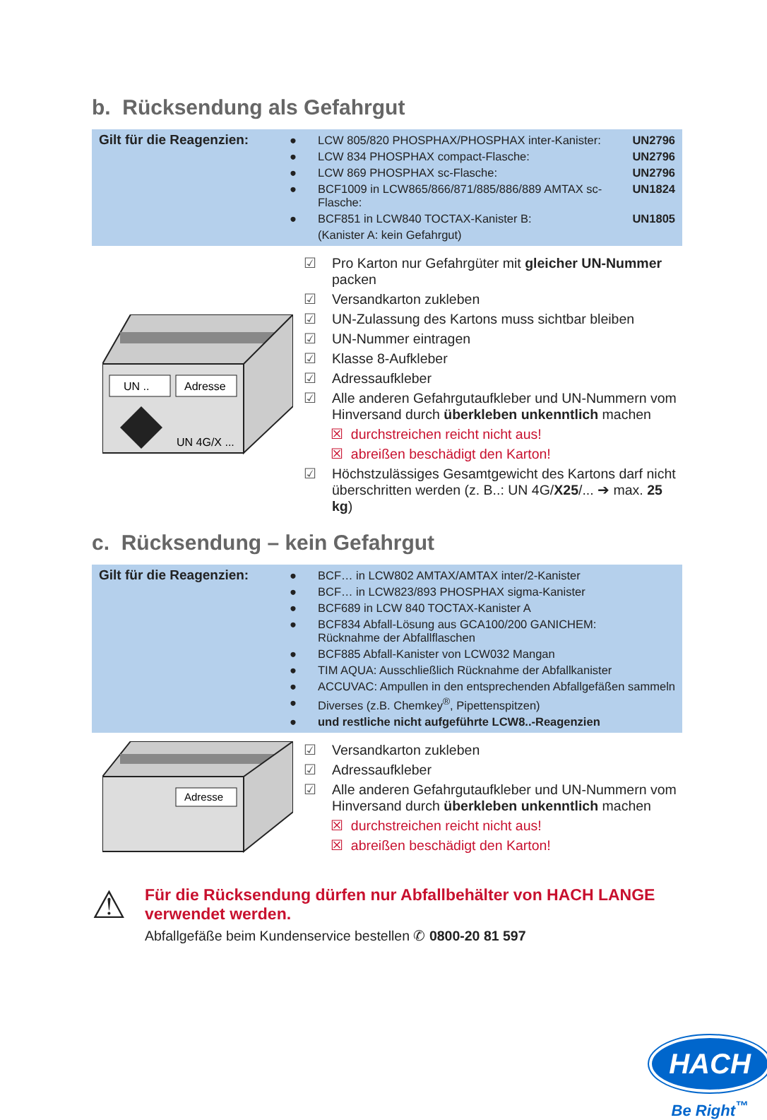b. Rücksendung als Gefahrgut
Gilt für die Reagenzien:
| ● | LCW 805/820 PHOSPHAX/PHOSPHAX inter-Kanister: | UN2796 |
| ● | LCW 834 PHOSPHAX compact-Flasche: | UN2796 |
| ● | LCW 869 PHOSPHAX sc-Flasche: | UN2796 |
| ● | BCF1009 in LCW865/866/871/885/886/889 AMTAX sc-Flasche: | UN1824 |
| ● | BCF851 in LCW840 TOCTAX-Kanister B: | UN1805 |
| | (Kanister A: kein Gefahrgut) | |
UN ..
Adresse
UN 4G/X ...
☑ Pro Karton nur Gefahrgüter mit gleicher UN-Nummer packen
☑ Versandkarton zukleben
☑ UN-Zulassung des Kartons muss sichtbar bleiben
☑ UN-Nummer eintragen
☑ Klasse 8-Aufkleber
☑ Adressaufkleber
☑ Alle anderen Gefahrgutaufkleber und UN-Nummern vom Hinversand durch überkleben unkenntlich machen
☒ durchstreichen reicht nicht aus!
☒ abreißen beschädigt den Karton!
☑ Höchstzulässiges Gesamtgewicht des Kartons darf nicht überschritten werden (z. B..: UN 4G/X25/... ➔ max. 25 kg)
c. Rücksendung – kein Gefahrgut
Gilt für die Reagenzien:
| ● | BCF… in LCW802 AMTAX/AMTAX inter/2-Kanister |
| ● | BCF… in LCW823/893 PHOSPHAX sigma-Kanister |
| ● | BCF689 in LCW 840 TOCTAX-Kanister A |
| ● | BCF834 Abfall-Lösung aus GCA100/200 GANICHEM: Rücknahme der Abfallflaschen |
| ● | BCF885 Abfall-Kanister von LCW032 Mangan |
| ● | TIM AQUA: Ausschließlich Rücknahme der Abfallkanister |
| ● | ACCUVAC: Ampullen in den entsprechenden Abfallgefäßen sammeln |
| ● | Diverses (z.B. Chemkey<sup>®</sup>, Pipettenspitzen) |
| ● | und restliche nicht aufgeführte LCW8..-Reagenzien |
Adresse
☑ Versandkarton zukleben
☑ Adressaufkleber
☑ Alle anderen Gefahrgutaufkleber und UN-Nummern vom Hinversand durch überkleben unkenntlich machen
☒ durchstreichen reicht nicht aus!
☒ abreißen beschädigt den Karton!
⚠
Für die Rücksendung dürfen nur Abfallbehälter von HACH LANGE
verwendet werden.
Abfallgefäße beim Kundenservice bestellen ✆ 0800-20 81 597
HACH
Be Right<sup>™</sup>